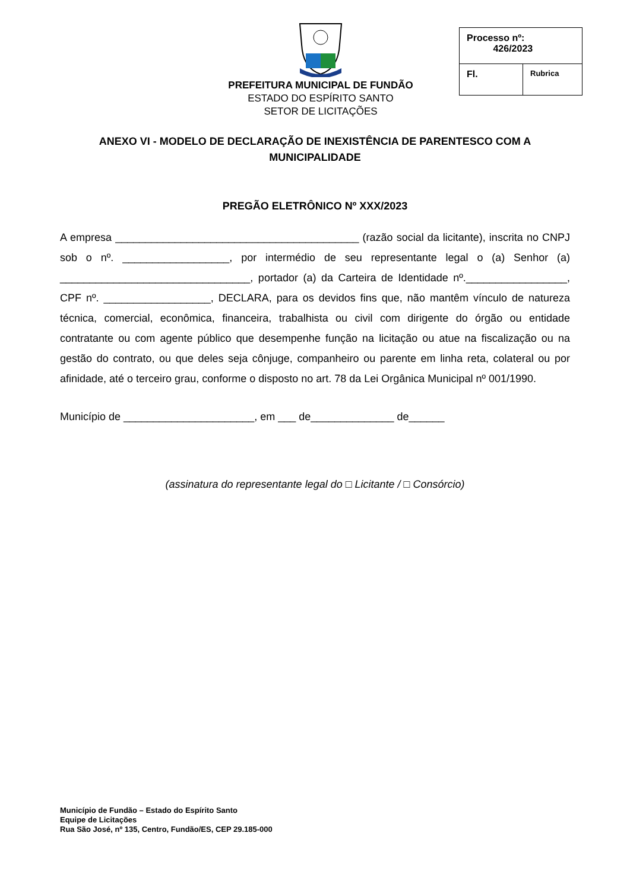PREFEITURA MUNICIPAL DE FUNDÃO
ESTADO DO ESPÍRITO SANTO
SETOR DE LICITAÇÕES
| Processo nº: 426/2023 | |
| Fl. | Rubrica |
ANEXO VI - MODELO DE DECLARAÇÃO DE INEXISTÊNCIA DE PARENTESCO COM A MUNICIPALIDADE
PREGÃO ELETRÔNICO Nº XXX/2023
A empresa _________________________________________ (razão social da licitante), inscrita no CNPJ sob o nº. __________________, por intermédio de seu representante legal o (a) Senhor (a) ________________________________, portador (a) da Carteira de Identidade nº._________________, CPF nº. __________________, DECLARA, para os devidos fins que, não mantêm vínculo de natureza técnica, comercial, econômica, financeira, trabalhista ou civil com dirigente do órgão ou entidade contratante ou com agente público que desempenhe função na licitação ou atue na fiscalização ou na gestão do contrato, ou que deles seja cônjuge, companheiro ou parente em linha reta, colateral ou por afinidade, até o terceiro grau, conforme o disposto no art. 78 da Lei Orgânica Municipal nº 001/1990.
Município de ______________________, em ___ de______________ de______
(assinatura do representante legal do □ Licitante / □ Consórcio)
Município de Fundão – Estado do Espírito Santo
Equipe de Licitações
Rua São José, nº 135, Centro, Fundão/ES, CEP 29.185-000